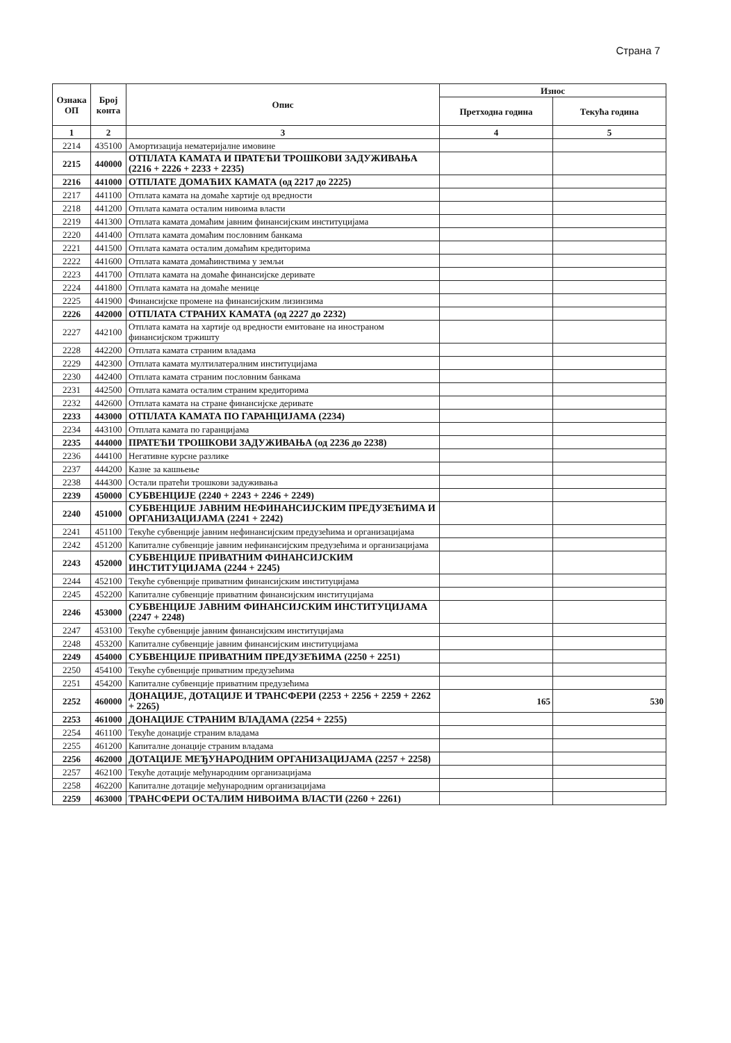Страна 7
| Ознака ОП | Број конта | Опис | Износ | |
| --- | --- | --- | --- | --- |
| | | | Претходна година | Текућа година |
| 1 | 2 | 3 | 4 | 5 |
| 2214 | 435100 | Амортизација нематеријалне имовине | | |
| 2215 | 440000 | ОТПЛАТА КАМАТА И ПРАТЕЋИ ТРОШКОВИ ЗАДУЖИВАЊА (2216 + 2226 + 2233 + 2235) | | |
| 2216 | 441000 | ОТПЛАТЕ ДОМАЋИХ КАМАТА (од 2217 до 2225) | | |
| 2217 | 441100 | Отплата камата на домаће хартије од вредности | | |
| 2218 | 441200 | Отплата камата осталим нивоима власти | | |
| 2219 | 441300 | Отплата камата домаћим јавним финансијским институцијама | | |
| 2220 | 441400 | Отплата камата домаћим пословним банкама | | |
| 2221 | 441500 | Отплата камата осталим домаћим кредиторима | | |
| 2222 | 441600 | Отплата камата домаћинствима у земљи | | |
| 2223 | 441700 | Отплата камата на домаће финансијске деривате | | |
| 2224 | 441800 | Отплата камата на домаће менице | | |
| 2225 | 441900 | Финансијске промене на финансијским лизинзима | | |
| 2226 | 442000 | ОТПЛАТА СТРАНИХ КАМАТА (од 2227 до 2232) | | |
| 2227 | 442100 | Отплата камата на хартије од вредности емитоване на иностраном финансијском тржишту | | |
| 2228 | 442200 | Отплата камата страним владама | | |
| 2229 | 442300 | Отплата камата мултилатералним институцијама | | |
| 2230 | 442400 | Отплата камата страним пословним банкама | | |
| 2231 | 442500 | Отплата камата осталим страним кредиторима | | |
| 2232 | 442600 | Отплата камата на стране финансијске деривате | | |
| 2233 | 443000 | ОТПЛАТА КАМАТА ПО ГАРАНЦИЈАМА (2234) | | |
| 2234 | 443100 | Отплата камата по гаранцијама | | |
| 2235 | 444000 | ПРАТЕЋИ ТРОШКОВИ ЗАДУЖИВАЊА (од 2236 до 2238) | | |
| 2236 | 444100 | Негативне курсне разлике | | |
| 2237 | 444200 | Казне за кашњење | | |
| 2238 | 444300 | Остали пратећи трошкови задуживања | | |
| 2239 | 450000 | СУБВЕНЦИЈЕ (2240 + 2243 + 2246 + 2249) | | |
| 2240 | 451000 | СУБВЕНЦИЈЕ ЈАВНИМ НЕФИНАНСИЈСКИМ ПРЕДУЗЕЋИМА И ОРГАНИЗАЦИЈАМА (2241 + 2242) | | |
| 2241 | 451100 | Текуће субвенције јавним нефинансијским предузећима и организацијама | | |
| 2242 | 451200 | Капиталне субвенције јавним нефинансијским предузећима и организацијама | | |
| 2243 | 452000 | СУБВЕНЦИЈЕ ПРИВАТНИМ ФИНАНСИЈСКИМ ИНСТИТУЦИЈАМА (2244 + 2245) | | |
| 2244 | 452100 | Текуће субвенције приватним финансијским институцијама | | |
| 2245 | 452200 | Капиталне субвенције приватним финансијским институцијама | | |
| 2246 | 453000 | СУБВЕНЦИЈЕ ЈАВНИМ ФИНАНСИЈСКИМ ИНСТИТУЦИЈАМА (2247 + 2248) | | |
| 2247 | 453100 | Текуће субвенције јавним финансијским институцијама | | |
| 2248 | 453200 | Капиталне субвенције јавним финансијским институцијама | | |
| 2249 | 454000 | СУБВЕНЦИЈЕ ПРИВАТНИМ ПРЕДУЗЕЋИМА (2250 + 2251) | | |
| 2250 | 454100 | Текуће субвенције приватним предузећима | | |
| 2251 | 454200 | Капиталне субвенције приватним предузећима | | |
| 2252 | 460000 | ДОНАЦИЈЕ, ДОТАЦИЈЕ И ТРАНСФЕРИ (2253 + 2256 + 2259 + 2262 + 2265) | 165 | 530 |
| 2253 | 461000 | ДОНАЦИЈЕ СТРАНИМ ВЛАДАМА (2254 + 2255) | | |
| 2254 | 461100 | Текуће донације страним владама | | |
| 2255 | 461200 | Капиталне донације страним владама | | |
| 2256 | 462000 | ДОТАЦИЈЕ МЕЂУНАРОДНИМ ОРГАНИЗАЦИЈАМА (2257 + 2258) | | |
| 2257 | 462100 | Текуће дотације међународним организацијама | | |
| 2258 | 462200 | Капиталне дотације међународним организацијама | | |
| 2259 | 463000 | ТРАНСФЕРИ ОСТАЛИМ НИВОИМА ВЛАСТИ (2260 + 2261) | | |